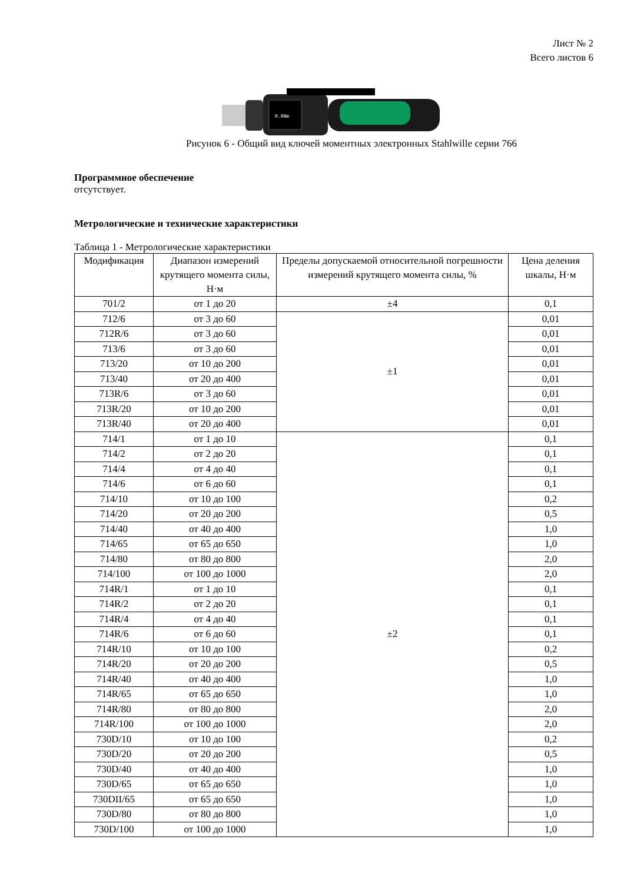Лист № 2
Всего листов 6
0.0Nm
Рисунок 6 - Общий вид ключей моментных электронных Stahlwille серии 766
Программное обеспечение
отсутствует.
Метрологические и технические характеристики
Таблица 1 - Метрологические характеристики
| Модификация | Диапазон измерений крутящего момента силы, Н·м | Пределы допускаемой относительной погрешности измерений крутящего момента силы, % | Цена деления шкалы, Н·м |
| --- | --- | --- | --- |
| 701/2 | от 1 до 20 | ±4 | 0,1 |
| 712/6 | от 3 до 60 | ±1 | 0,01 |
| 712R/6 | от 3 до 60 | | 0,01 |
| 713/6 | от 3 до 60 | | 0,01 |
| 713/20 | от 10 до 200 | | 0,01 |
| 713/40 | от 20 до 400 | | 0,01 |
| 713R/6 | от 3 до 60 | | 0,01 |
| 713R/20 | от 10 до 200 | | 0,01 |
| 713R/40 | от 20 до 400 | | 0,01 |
| 714/1 | от 1 до 10 | ±2 | 0,1 |
| 714/2 | от 2 до 20 | | 0,1 |
| 714/4 | от 4 до 40 | | 0,1 |
| 714/6 | от 6 до 60 | | 0,1 |
| 714/10 | от 10 до 100 | | 0,2 |
| 714/20 | от 20 до 200 | | 0,5 |
| 714/40 | от 40 до 400 | | 1,0 |
| 714/65 | от 65 до 650 | | 1,0 |
| 714/80 | от 80 до 800 | | 2,0 |
| 714/100 | от 100 до 1000 | | 2,0 |
| 714R/1 | от 1 до 10 | | 0,1 |
| 714R/2 | от 2 до 20 | | 0,1 |
| 714R/4 | от 4 до 40 | | 0,1 |
| 714R/6 | от 6 до 60 | | 0,1 |
| 714R/10 | от 10 до 100 | | 0,2 |
| 714R/20 | от 20 до 200 | | 0,5 |
| 714R/40 | от 40 до 400 | | 1,0 |
| 714R/65 | от 65 до 650 | | 1,0 |
| 714R/80 | от 80 до 800 | | 2,0 |
| 714R/100 | от 100 до 1000 | | 2,0 |
| 730D/10 | от 10 до 100 | | 0,2 |
| 730D/20 | от 20 до 200 | | 0,5 |
| 730D/40 | от 40 до 400 | | 1,0 |
| 730D/65 | от 65 до 650 | | 1,0 |
| 730DII/65 | от 65 до 650 | | 1,0 |
| 730D/80 | от 80 до 800 | | 1,0 |
| 730D/100 | от 100 до 1000 | | 1,0 |